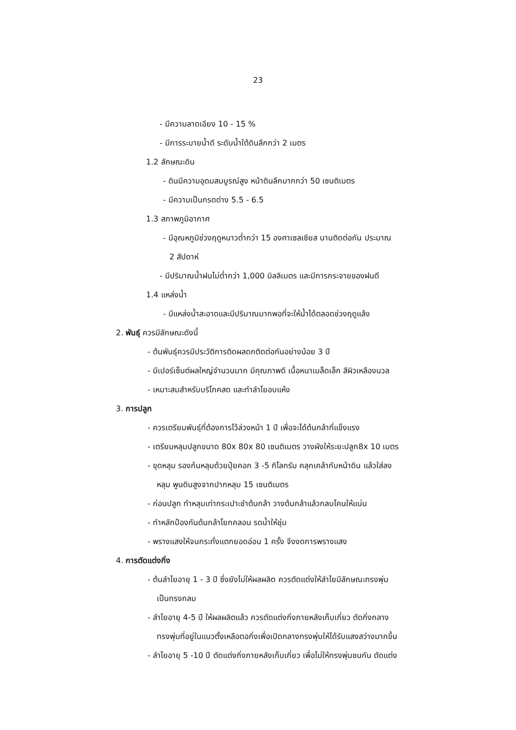23
- มีความลาดเอียง 10 - 15 %
- มีการระบายน้ำดี ระดับน้ำใต้ดินลึกกว่า 2 เมตร
1.2 ลักษณะดิน
- ดินมีความอุดมสมบูรณ์สูง หน้าดินลึกมากกว่า 50 เซนติเมตร
- มีความเป็นกรดด่าง 5.5 - 6.5
1.3 สภาพภูมิอากาศ
- มีอุณหภูมิช่วงฤดูหนาวต่ำกว่า 15 องศาเซลเซียส นานติดต่อกัน ประมาณ
2 สัปดาห์
- มีปริมาณน้ำฝนไม่ต่ำกว่า 1,000 มิลลิเมตร และมีการกระจายของฝนดี
1.4 แหล่งน้ำ
- มีแหล่งน้ำสะอาดและมีปริมาณมากพอที่จะให้น้ำได้ตลอดช่วงฤดูแล้ง
2. พันธุ์ ควรมีลักษณะดังนี้
- ต้นพันธุ์ควรมีประวัติการติดผลดกติดต่อกันอย่างน้อย 3 ปี
- มีเปอร์เซ็นต์ผลใหญ่จำนวนมาก มีคุณภาพดี เนื้อหนาเมล็ดเล็ก สีผิวเหลืองนวล
- เหมาะสมสำหรับบริโภคสด และทำลำไยอบแห้ง
3. การปลูก
- ควรเตรียมพันธุ์ที่ต้องการไว้ล่วงหน้า 1 ปี เพื่อจะได้ต้นกล้าที่แข็งแรง
- เตรียมหลุมปลูกขนาด 80x 80x 80 เซนติเมตร วางผังให้ระยะปลูก8x 10 เมตร
- ขุดหลุม รองก้นหลุมด้วยปุ๋ยคอก 3 -5 กิโลกรัม คลุกเคล้ากับหน้าดิน แล้วใส่ลง
หลุม พูนดินสูงจากปากหลุม 15 เซนติเมตร
- ก่อนปลูก ทำหลุมเท่ากระเปาะชำต้นกล้า วางต้นกล้าแล้วกลบโคนให้แน่น
- ทำหลักป้องกันต้นกล้าโยกคลอน รดน้ำให้ชุ่ม
- พรางแสงให้จนกระทั่งแตกยอดอ่อน 1 ครั้ง จึงงดการพรางแสง
4. การตัดแต่งกิ่ง
- ต้นลำไยอายุ 1 - 3 ปี ซึ่งยังไม่ให้ผลผลิต ควรตัดแต่งให้ลำไยมีลักษณะทรงพุ่ม
เป็นทรงกลม
- ลำไยอายุ 4-5 ปี ให้ผลผลิตแล้ว ควรตัดแต่งกิ่งภายหลังเก็บเกี่ยว ตัดกิ่งกลาง
ทรงพุ่มที่อยู่ในแนวตั้งเหลือตอกิ่งเพื่อเปิดกลางทรงพุ่มให้ได้รับแสงสว่างมากขึ้น
- ลำไยอายุ 5 -10 ปี ตัดแต่งกิ่งภายหลังเก็บเกี่ยว เพื่อไม่ให้ทรงพุ่มชนกัน ตัดแต่ง